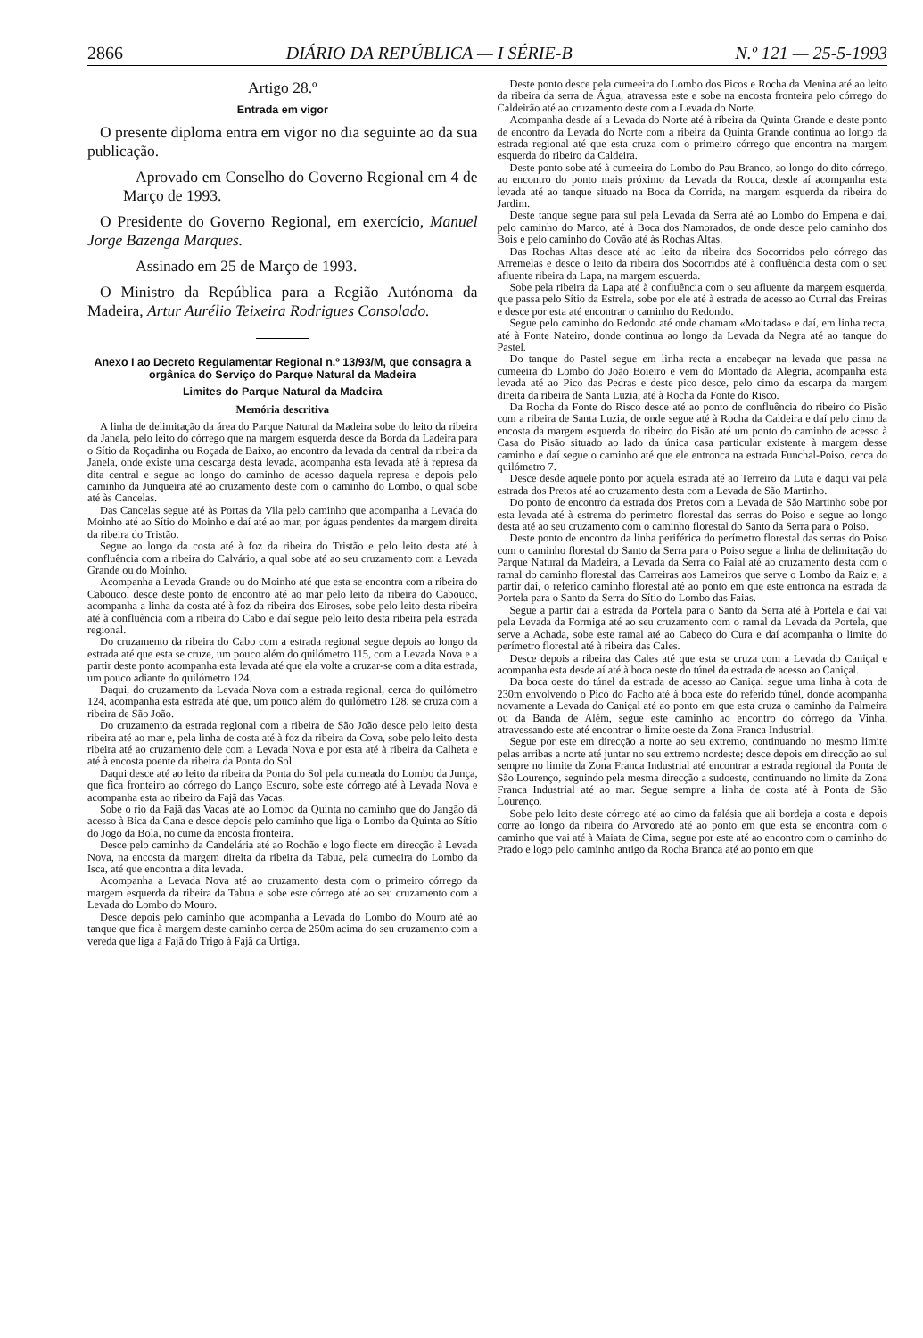2866 DIÁRIO DA REPÚBLICA — I SÉRIE-B N.º 121 — 25-5-1993
Artigo 28.º
Entrada em vigor
O presente diploma entra em vigor no dia seguinte ao da sua publicação.
Aprovado em Conselho do Governo Regional em 4 de Março de 1993.
O Presidente do Governo Regional, em exercício, Manuel Jorge Bazenga Marques.
Assinado em 25 de Março de 1993.
O Ministro da República para a Região Autónoma da Madeira, Artur Aurélio Teixeira Rodrigues Consolado.
Anexo I ao Decreto Regulamentar Regional n.º 13/93/M, que consagra a orgânica do Serviço do Parque Natural da Madeira
Limites do Parque Natural da Madeira
Memória descritiva
A linha de delimitação da área do Parque Natural da Madeira sobe do leito da ribeira da Janela, pelo leito do córrego que na margem esquerda desce da Borda da Ladeira para o Sítio da Roçadinha ou Roçada de Baixo, ao encontro da levada da central da ribeira da Janela, onde existe uma descarga desta levada, acompanha esta levada até à represa da dita central e segue ao longo do caminho de acesso daquela represa e depois pelo caminho da Junqueira até ao cruzamento deste com o caminho do Lombo, o qual sobe até às Cancelas.
Das Cancelas segue até às Portas da Vila pelo caminho que acompanha a Levada do Moinho até ao Sítio do Moinho e daí até ao mar, por águas pendentes da margem direita da ribeira do Tristão.
Segue ao longo da costa até à foz da ribeira do Tristão e pelo leito desta até à confluência com a ribeira do Calvário, a qual sobe até ao seu cruzamento com a Levada Grande ou do Moinho.
Acompanha a Levada Grande ou do Moinho até que esta se encontra com a ribeira do Cabouco, desce deste ponto de encontro até ao mar pelo leito da ribeira do Cabouco, acompanha a linha da costa até à foz da ribeira dos Eiroses, sobe pelo leito desta ribeira até à confluência com a ribeira do Cabo e daí segue pelo leito desta ribeira pela estrada regional.
Do cruzamento da ribeira do Cabo com a estrada regional segue depois ao longo da estrada até que esta se cruze, um pouco além do quilómetro 115, com a Levada Nova e a partir deste ponto acompanha esta levada até que ela volte a cruzar-se com a dita estrada, um pouco adiante do quilómetro 124.
Daqui, do cruzamento da Levada Nova com a estrada regional, cerca do quilómetro 124, acompanha esta estrada até que, um pouco além do quilómetro 128, se cruza com a ribeira de São João.
Do cruzamento da estrada regional com a ribeira de São João desce pelo leito desta ribeira até ao mar e, pela linha de costa até à foz da ribeira da Cova, sobe pelo leito desta ribeira até ao cruzamento dele com a Levada Nova e por esta até à ribeira da Calheta e até à encosta poente da ribeira da Ponta do Sol.
Daqui desce até ao leito da ribeira da Ponta do Sol pela cumeada do Lombo da Junça, que fica fronteiro ao córrego do Lanço Escuro, sobe este córrego até à Levada Nova e acompanha esta ao ribeiro da Fajã das Vacas.
Sobe o rio da Fajã das Vacas até ao Lombo da Quinta no caminho que do Jangão dá acesso à Bica da Cana e desce depois pelo caminho que liga o Lombo da Quinta ao Sítio do Jogo da Bola, no cume da encosta fronteira.
Desce pelo caminho da Candelária até ao Rochão e logo flecte em direcção à Levada Nova, na encosta da margem direita da ribeira da Tabua, pela cumeeira do Lombo da Isca, até que encontra a dita levada.
Acompanha a Levada Nova até ao cruzamento desta com o primeiro córrego da margem esquerda da ribeira da Tabua e sobe este córrego até ao seu cruzamento com a Levada do Lombo do Mouro.
Desce depois pelo caminho que acompanha a Levada do Lombo do Mouro até ao tanque que fica à margem deste caminho cerca de 250m acima do seu cruzamento com a vereda que liga a Fajã do Trigo à Fajã da Urtiga.
Deste ponto desce pela cumeeira do Lombo dos Picos e Rocha da Menina até ao leito da ribeira da serra de Água, atravessa este e sobe na encosta fronteira pelo córrego do Caldeirão até ao cruzamento deste com a Levada do Norte.
Acompanha desde aí a Levada do Norte até à ribeira da Quinta Grande e deste ponto de encontro da Levada do Norte com a ribeira da Quinta Grande continua ao longo da estrada regional até que esta cruza com o primeiro córrego que encontra na margem esquerda do ribeiro da Caldeira.
Deste ponto sobe até à cumeeira do Lombo do Pau Branco, ao longo do dito córrego, ao encontro do ponto mais próximo da Levada da Rouca, desde aí acompanha esta levada até ao tanque situado na Boca da Corrida, na margem esquerda da ribeira do Jardim.
Deste tanque segue para sul pela Levada da Serra até ao Lombo do Empena e daí, pelo caminho do Marco, até à Boca dos Namorados, de onde desce pelo caminho dos Bois e pelo caminho do Covão até às Rochas Altas.
Das Rochas Altas desce até ao leito da ribeira dos Socorridos pelo córrego das Arremelas e desce o leito da ribeira dos Socorridos até à confluência desta com o seu afluente ribeira da Lapa, na margem esquerda.
Sobe pela ribeira da Lapa até à confluência com o seu afluente da margem esquerda, que passa pelo Sítio da Estrela, sobe por ele até à estrada de acesso ao Curral das Freiras e desce por esta até encontrar o caminho do Redondo.
Segue pelo caminho do Redondo até onde chamam «Moitadas» e daí, em linha recta, até à Fonte Nateiro, donde continua ao longo da Levada da Negra até ao tanque do Pastel.
Do tanque do Pastel segue em linha recta a encabeçar na levada que passa na cumeeira do Lombo do João Boieiro e vem do Montado da Alegria, acompanha esta levada até ao Pico das Pedras e deste pico desce, pelo cimo da escarpa da margem direita da ribeira de Santa Luzia, até à Rocha da Fonte do Risco.
Da Rocha da Fonte do Risco desce até ao ponto de confluência do ribeiro do Pisão com a ribeira de Santa Luzia, de onde segue até à Rocha da Caldeira e daí pelo cimo da encosta da margem esquerda do ribeiro do Pisão até um ponto do caminho de acesso à Casa do Pisão situado ao lado da única casa particular existente à margem desse caminho e daí segue o caminho até que ele entronca na estrada Funchal-Poiso, cerca do quilómetro 7.
Desce desde aquele ponto por aquela estrada até ao Terreiro da Luta e daqui vai pela estrada dos Pretos até ao cruzamento desta com a Levada de São Martinho.
Do ponto de encontro da estrada dos Pretos com a Levada de São Martinho sobe por esta levada até à estrema do perímetro florestal das serras do Poiso e segue ao longo desta até ao seu cruzamento com o caminho florestal do Santo da Serra para o Poiso.
Deste ponto de encontro da linha periférica do perímetro florestal das serras do Poiso com o caminho florestal do Santo da Serra para o Poiso segue a linha de delimitação do Parque Natural da Madeira, a Levada da Serra do Faial até ao cruzamento desta com o ramal do caminho florestal das Carreiras aos Lameiros que serve o Lombo da Raiz e, a partir daí, o referido caminho florestal até ao ponto em que este entronca na estrada da Portela para o Santo da Serra do Sítio do Lombo das Faias.
Segue a partir daí a estrada da Portela para o Santo da Serra até à Portela e daí vai pela Levada da Formiga até ao seu cruzamento com o ramal da Levada da Portela, que serve a Achada, sobe este ramal até ao Cabeço do Cura e daí acompanha o limite do perímetro florestal até à ribeira das Cales.
Desce depois a ribeira das Cales até que esta se cruza com a Levada do Caniçal e acompanha esta desde aí até à boca oeste do túnel da estrada de acesso ao Caniçal.
Da boca oeste do túnel da estrada de acesso ao Caniçal segue uma linha à cota de 230m envolvendo o Pico do Facho até à boca este do referido túnel, donde acompanha novamente a Levada do Caniçal até ao ponto em que esta cruza o caminho da Palmeira ou da Banda de Além, segue este caminho ao encontro do córrego da Vinha, atravessando este até encontrar o limite oeste da Zona Franca Industrial.
Segue por este em direcção a norte ao seu extremo, continuando no mesmo limite pelas arribas a norte até juntar no seu extremo nordeste; desce depois em direcção ao sul sempre no limite da Zona Franca Industrial até encontrar a estrada regional da Ponta de São Lourenço, seguindo pela mesma direcção a sudoeste, continuando no limite da Zona Franca Industrial até ao mar. Segue sempre a linha de costa até à Ponta de São Lourenço.
Sobe pelo leito deste córrego até ao cimo da falésia que ali bordeja a costa e depois corre ao longo da ribeira do Arvoredo até ao ponto em que esta se encontra com o caminho que vai até à Maiata de Cima, segue por este até ao encontro com o caminho do Prado e logo pelo caminho antigo da Rocha Branca até ao ponto em que